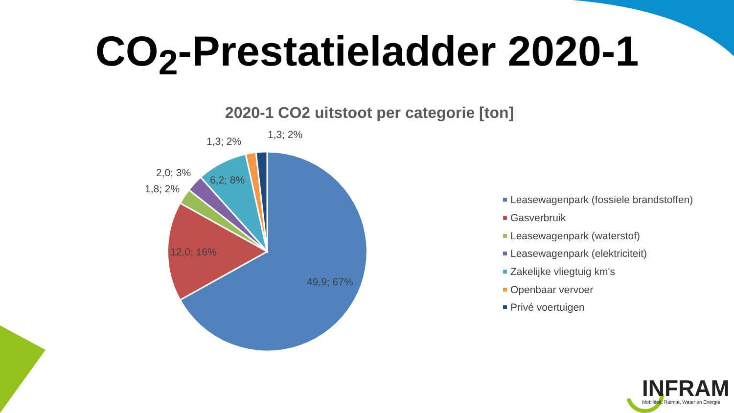CO<sub>2</sub>-Prestatieladder 2020-1
2020-1 CO2 uitstoot per categorie [ton]
1,3; 2%
1,3; 2%
2,0; 3%
1,8; 2%
6,2; 8%
12,0; 16%
49,9; 67%
Leasewagenpark (fossiele brandstoffen)
Gasverbruik
Leasewagenpark (waterstof)
Leasewagenpark (elektriciteit)
Zakelijke vliegtuig km's
Openbaar vervoer
Privé voertuigen
INFRAM
Mobiliteit, Ruimte, Water en Energie